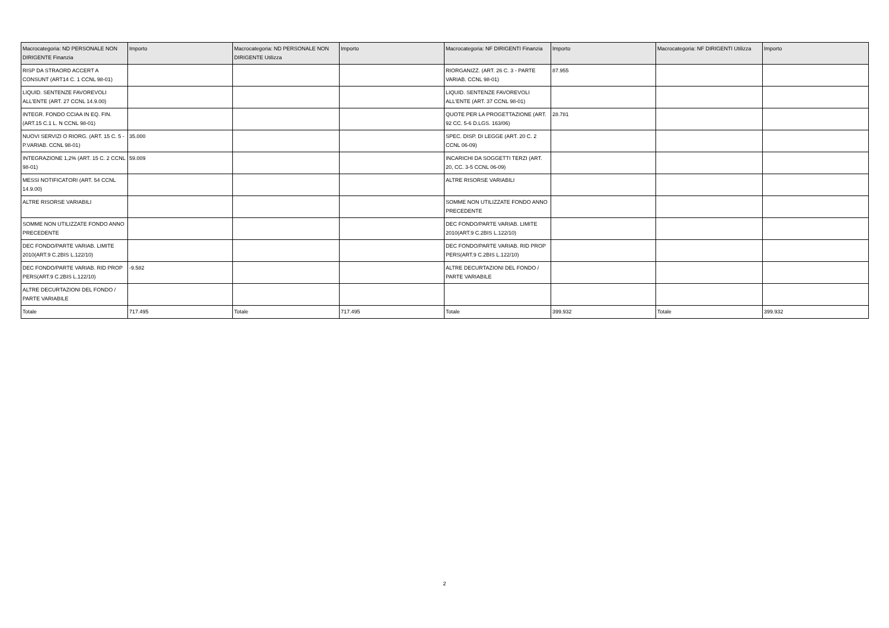| Macrocategoria: ND PERSONALE NON DIRIGENTE Finanzia | Importo | Macrocategoria: ND PERSONALE NON DIRIGENTE Utilizza | Importo | Macrocategoria: NF DIRIGENTI Finanzia | Importo | Macrocategoria: NF DIRIGENTI Utilizza | Importo |
| --- | --- | --- | --- | --- | --- | --- | --- |
| RISP DA STRAORD ACCERT A CONSUNT (ART14 C. 1 CCNL 98-01) | | | | RIORGANIZZ. (ART. 26 C. 3 - PARTE VARIAB. CCNL 98-01) | 87.955 | | |
| LIQUID. SENTENZE FAVOREVOLI ALL'ENTE (ART. 27 CCNL 14.9.00) | | | | LIQUID. SENTENZE FAVOREVOLI ALL'ENTE (ART. 37 CCNL 98-01) | | | |
| INTEGR. FONDO CCIAA IN EQ. FIN. (ART.15 C.1 L. N CCNL 98-01) | | | | QUOTE PER LA PROGETTAZIONE (ART. 92 CC. 5-6 D.LGS. 163/06) | 28.781 | | |
| NUOVI SERVIZI O RIORG. (ART. 15 C. 5 - P.VARIAB. CCNL 98-01) | 35.000 | | | SPEC. DISP. DI LEGGE (ART. 20 C. 2 CCNL 06-09) | | | |
| INTEGRAZIONE 1,2% (ART. 15 C. 2 CCNL 98-01) | 59.009 | | | INCARICHI DA SOGGETTI TERZI (ART. 20, CC. 3-5 CCNL 06-09) | | | |
| MESSI NOTIFICATORI (ART. 54 CCNL 14.9.00) | | | | ALTRE RISORSE VARIABILI | | | |
| ALTRE RISORSE VARIABILI | | | | SOMME NON UTILIZZATE FONDO ANNO PRECEDENTE | | | |
| SOMME NON UTILIZZATE FONDO ANNO PRECEDENTE | | | | DEC FONDO/PARTE VARIAB. LIMITE 2010(ART.9 C.2BIS L.122/10) | | | |
| DEC FONDO/PARTE VARIAB. LIMITE 2010(ART.9 C.2BIS L.122/10) | | | | DEC FONDO/PARTE VARIAB. RID PROP PERS(ART.9 C.2BIS L.122/10) | | | |
| DEC FONDO/PARTE VARIAB. RID PROP PERS(ART.9 C.2BIS L.122/10) | -9.582 | | | ALTRE DECURTAZIONI DEL FONDO / PARTE VARIABILE | | | |
| ALTRE DECURTAZIONI DEL FONDO / PARTE VARIABILE | | | | | | | |
| Totale | 717.495 | Totale | 717.495 | Totale | 399.932 | Totale | 399.932 |
2